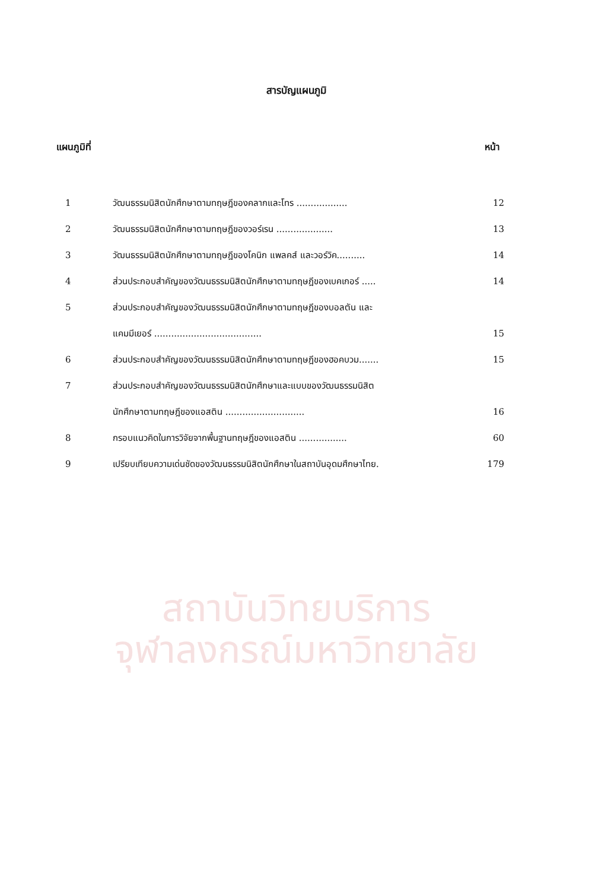สถาบันวิทยบริการ
จุฬาลงกรณ์มหาวิทยาลัย
สารบัญแผนภูมิ
แผนภูมิที่ หน้า
| 1 | วัฒนธรรมนิสิตนักศึกษาตามทฤษฎีของคลากและโทร .................. | 12 |
| 2 | วัฒนธรรมนิสิตนักศึกษาตามทฤษฎีของวอร์เรน .................... | 13 |
| 3 | วัฒนธรรมนิสิตนักศึกษาตามทฤษฎีของโคนิก แพลคส์ และวอร์วิค.......... | 14 |
| 4 | ส่วนประกอบสำคัญของวัฒนธรรมนิสิตนักศึกษาตามทฤษฎีของเบคเกอร์ ..... | 14 |
| 5 | ส่วนประกอบสำคัญของวัฒนธรรมนิสิตนักศึกษาตามทฤษฎีของบอลตัน และ | |
| | แคมมีเยอร์ ...................................... | 15 |
| 6 | ส่วนประกอบสำคัญของวัฒนธรรมนิสิตนักศึกษาตามทฤษฎีของฮอคบวม....... | 15 |
| 7 | ส่วนประกอบสำคัญของวัฒนธรรมนิสิตนักศึกษาและแบบของวัฒนธรรมนิสิต | |
| | นักศึกษาตามทฤษฎีของแอสติน ............................ | 16 |
| 8 | กรอบแนวคิดในการวิจัยจากพื้นฐานทฤษฎีของแอสติน ................. | 60 |
| 9 | เปรียบเทียบความเด่นชัดของวัฒนธรรมนิสิตนักศึกษาในสถาบันอุดมศึกษาไทย. | 179 |